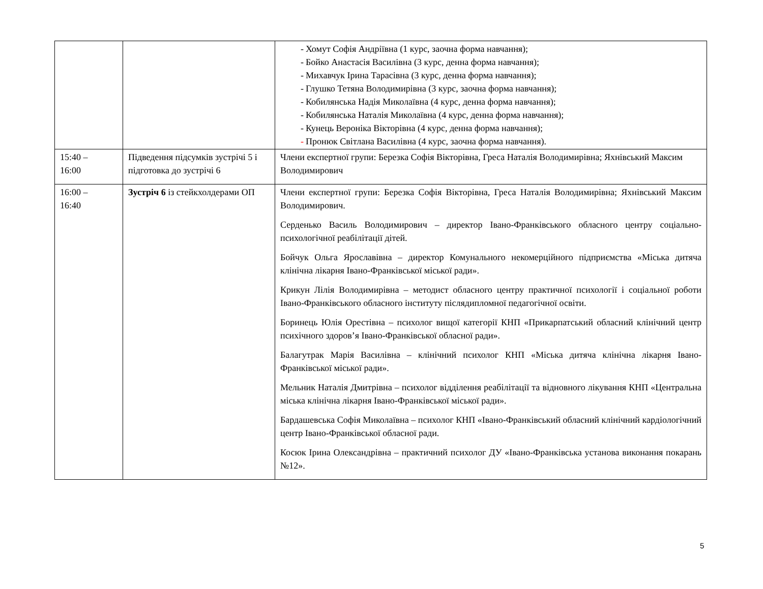| | | - Хомут Софія Андріївна (1 курс, заочна форма навчання); - Бойко Анастасія Василівна (3 курс, денна форма навчання); - Михавчук Ірина Тарасівна (3 курс, денна форма навчання); - Глушко Тетяна Володимирівна (3 курс, заочна форма навчання); - Кобилянська Надія Миколаївна (4 курс, денна форма навчання); - Кобилянська Наталія Миколаївна (4 курс, денна форма навчання); - Кунець Вероніка Вікторівна (4 курс, денна форма навчання); - Пронюк Світлана Василівна (4 курс, заочна форма навчання). |
| 15:40 – 16:00 | Підведення підсумків зустрічі 5 і підготовка до зустрічі 6 | Члени експертної групи: Березка Софія Вікторівна, Греса Наталія Володимирівна; Яхнівський Максим Володимирович |
| 16:00 – 16:40 | Зустріч 6 із стейкхолдерами ОП | Члени експертної групи: Березка Софія Вікторівна, Греса Наталія Володимирівна; Яхнівський Максим Володимирович. Серденько Василь Володимирович – директор Івано-Франківського обласного центру соціально-психологічної реабілітації дітей. Бойчук Ольга Ярославівна – директор Комунального некомерційного підприємства «Міська дитяча клінічна лікарня Івано-Франківської міської ради». Крикун Лілія Володимирівна – методист обласного центру практичної психології і соціальної роботи Івано-Франківського обласного інституту післядипломної педагогічної освіти. Боринець Юлія Орестівна – психолог вищої категорії КНП «Прикарпатський обласний клінічний центр психічного здоров’я Івано-Франківської обласної ради». Балагутрак Марія Василівна – клінічний психолог КНП «Міська дитяча клінічна лікарня Івано-Франківської міської ради». Мельник Наталія Дмитрівна – психолог відділення реабілітації та відновного лікування КНП «Центральна міська клінічна лікарня Івано-Франківської міської ради». Бардашевська Софія Миколаївна – психолог КНП «Івано-Франківський обласний клінічний кардіологічний центр Івано-Франківської обласної ради. Косюк Ірина Олександрівна – практичний психолог ДУ «Івано-Франківська установа виконання покарань №12». |
5